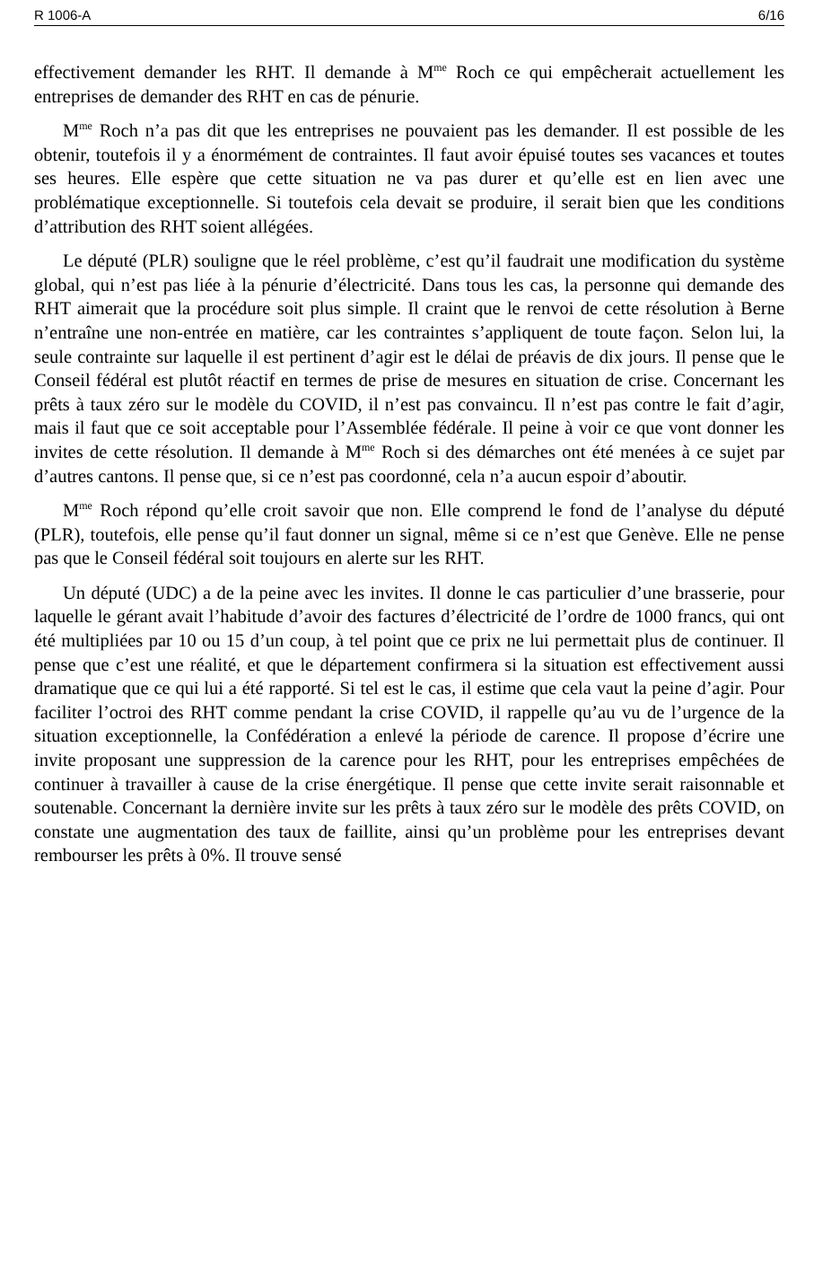R 1006-A 6/16
effectivement demander les RHT. Il demande à M<sup>me</sup> Roch ce qui empêcherait actuellement les entreprises de demander des RHT en cas de pénurie.
M<sup>me</sup> Roch n’a pas dit que les entreprises ne pouvaient pas les demander. Il est possible de les obtenir, toutefois il y a énormément de contraintes. Il faut avoir épuisé toutes ses vacances et toutes ses heures. Elle espère que cette situation ne va pas durer et qu’elle est en lien avec une problématique exceptionnelle. Si toutefois cela devait se produire, il serait bien que les conditions d’attribution des RHT soient allégées.
Le député (PLR) souligne que le réel problème, c’est qu’il faudrait une modification du système global, qui n’est pas liée à la pénurie d’électricité. Dans tous les cas, la personne qui demande des RHT aimerait que la procédure soit plus simple. Il craint que le renvoi de cette résolution à Berne n’entraîne une non-entrée en matière, car les contraintes s’appliquent de toute façon. Selon lui, la seule contrainte sur laquelle il est pertinent d’agir est le délai de préavis de dix jours. Il pense que le Conseil fédéral est plutôt réactif en termes de prise de mesures en situation de crise. Concernant les prêts à taux zéro sur le modèle du COVID, il n’est pas convaincu. Il n’est pas contre le fait d’agir, mais il faut que ce soit acceptable pour l’Assemblée fédérale. Il peine à voir ce que vont donner les invites de cette résolution. Il demande à M<sup>me</sup> Roch si des démarches ont été menées à ce sujet par d’autres cantons. Il pense que, si ce n’est pas coordonné, cela n’a aucun espoir d’aboutir.
M<sup>me</sup> Roch répond qu’elle croit savoir que non. Elle comprend le fond de l’analyse du député (PLR), toutefois, elle pense qu’il faut donner un signal, même si ce n’est que Genève. Elle ne pense pas que le Conseil fédéral soit toujours en alerte sur les RHT.
Un député (UDC) a de la peine avec les invites. Il donne le cas particulier d’une brasserie, pour laquelle le gérant avait l’habitude d’avoir des factures d’électricité de l’ordre de 1000 francs, qui ont été multipliées par 10 ou 15 d’un coup, à tel point que ce prix ne lui permettait plus de continuer. Il pense que c’est une réalité, et que le département confirmera si la situation est effectivement aussi dramatique que ce qui lui a été rapporté. Si tel est le cas, il estime que cela vaut la peine d’agir. Pour faciliter l’octroi des RHT comme pendant la crise COVID, il rappelle qu’au vu de l’urgence de la situation exceptionnelle, la Confédération a enlevé la période de carence. Il propose d’écrire une invite proposant une suppression de la carence pour les RHT, pour les entreprises empêchées de continuer à travailler à cause de la crise énergétique. Il pense que cette invite serait raisonnable et soutenable. Concernant la dernière invite sur les prêts à taux zéro sur le modèle des prêts COVID, on constate une augmentation des taux de faillite, ainsi qu’un problème pour les entreprises devant rembourser les prêts à 0%. Il trouve sensé